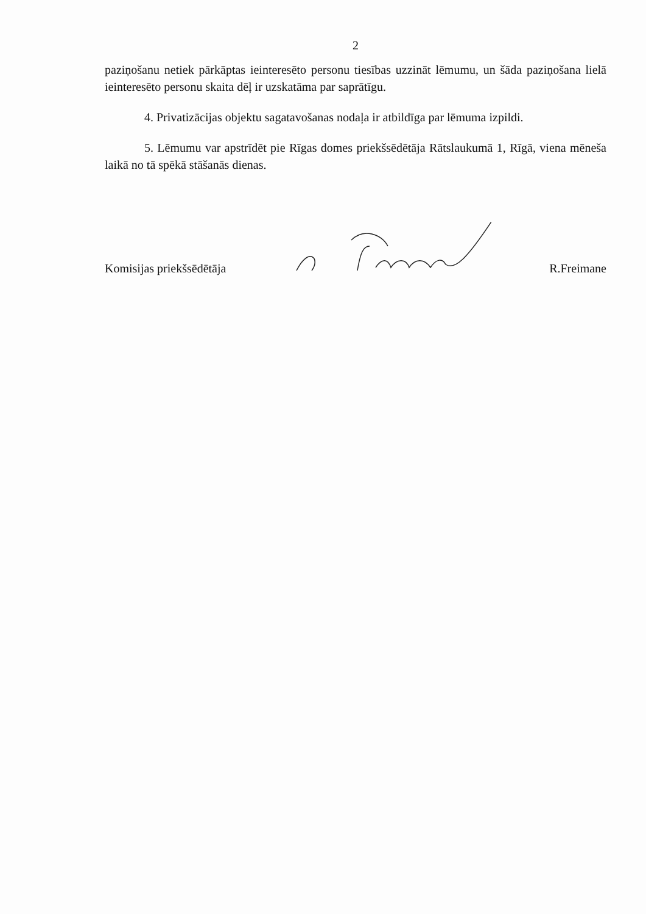2
paziņošanu netiek pārkāptas ieinteresēto personu tiesības uzzināt lēmumu, un šāda paziņošana lielā ieinteresēto personu skaita dēļ ir uzskatāma par saprātīgu.
4. Privatizācijas objektu sagatavošanas nodaļa ir atbildīga par lēmuma izpildi.
5. Lēmumu var apstrīdēt pie Rīgas domes priekšsēdētāja Rātslaukumā 1, Rīgā, viena mēneša laikā no tā spēkā stāšanās dienas.
Komisijas priekšsēdētāja R.Freimane